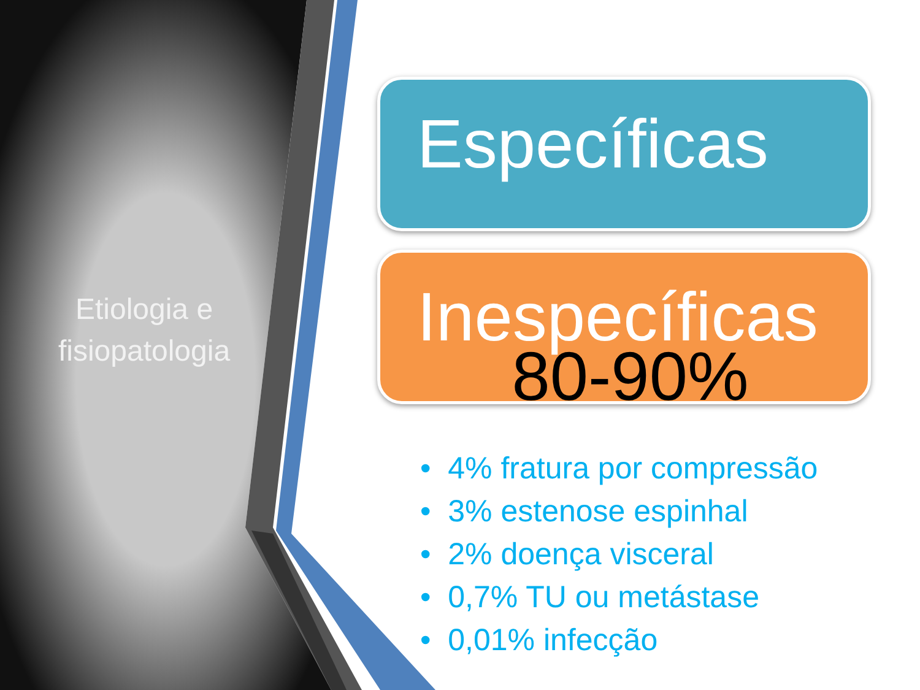Etiologia e fisiopatologia
Específicas
Inespecíficas
80-90%
• 4% fratura por compressão
• 3% estenose espinhal
• 2% doença visceral
• 0,7% TU ou metástase
• 0,01% infecção